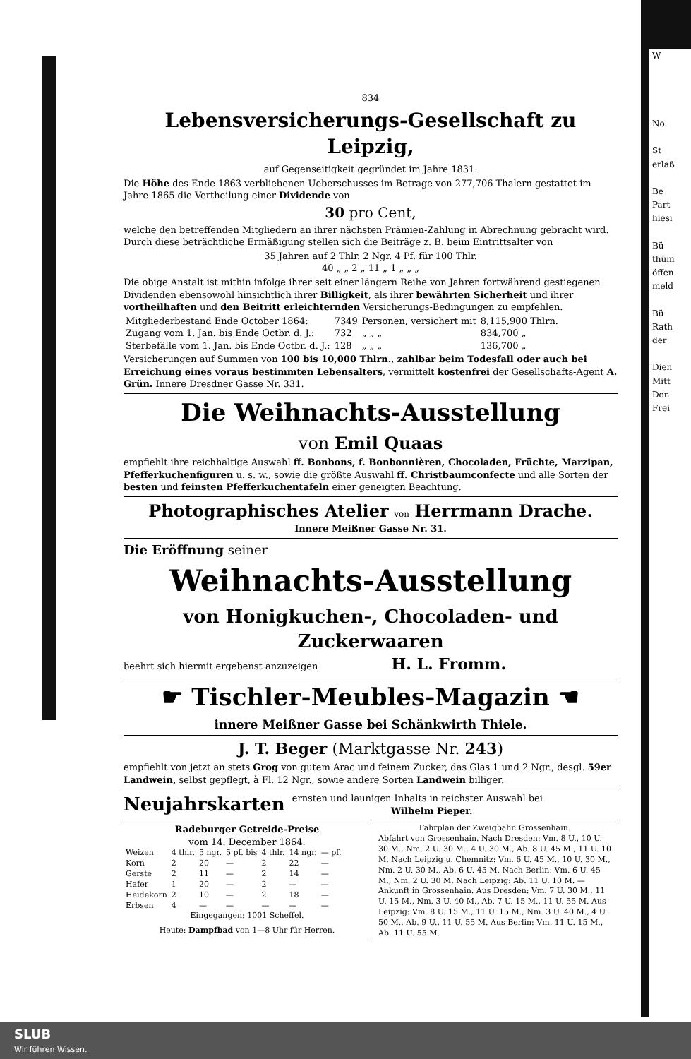W
No.
St
erlaß
Be
Part
hiesi
Bü
thüm
öffen
meld
Bü
Rath
der
Dien
Mitt
Don
Frei
834
Lebensversicherungs-Gesellschaft zu Leipzig,
auf Gegenseitigkeit gegründet im Jahre 1831.
Die Höhe des Ende 1863 verbliebenen Ueberschusses im Betrage von 277,706 Thalern gestattet im Jahre 1865 die Vertheilung einer Dividende von
30 pro Cent,
welche den betreffenden Mitgliedern an ihrer nächsten Prämien-Zahlung in Abrechnung gebracht wird. Durch diese beträchtliche Ermäßigung stellen sich die Beiträge z. B. beim Eintrittsalter von
35 Jahren auf 2 Thlr. 2 Ngr. 4 Pf. für 100 Thlr.
40 „ „ 2 „ 11 „ 1 „ „ „
Die obige Anstalt ist mithin infolge ihrer seit einer längern Reihe von Jahren fortwährend gestiegenen Dividenden ebensowohl hinsichtlich ihrer Billigkeit, als ihrer bewährten Sicherheit und ihrer vortheilhaften und den Beitritt erleichternden Versicherungs-Bedingungen zu empfehlen.
| Mitgliederbestand Ende October 1864: | 7349 | Personen, versichert mit | 8,115,900 Thlrn. |
| Zugang vom 1. Jan. bis Ende Octbr. d. J.: | 732 | „ „ „ | 834,700 „ |
| Sterbefälle vom 1. Jan. bis Ende Octbr. d. J.: | 128 | „ „ „ | 136,700 „ |
Versicherungen auf Summen von 100 bis 10,000 Thlrn., zahlbar beim Todesfall oder auch bei Erreichung eines voraus bestimmten Lebensalters, vermittelt kostenfrei der Gesellschafts-Agent A. Grün. Innere Dresdner Gasse Nr. 331.
Die Weihnachts-Ausstellung
von Emil Quaas
empfiehlt ihre reichhaltige Auswahl ff. Bonbons, f. Bonbonnièren, Chocoladen, Früchte, Marzipan, Pfefferkuchenfiguren u. s. w., sowie die größte Auswahl ff. Christbaumconfecte und alle Sorten der besten und feinsten Pfefferkuchentafeln einer geneigten Beachtung.
Photographisches Atelier von Herrmann Drache.
Innere Meißner Gasse Nr. 31.
Die Eröffnung seiner
Weihnachts-Ausstellung
von Honigkuchen-, Chocoladen- und Zuckerwaaren
beehrt sich hiermit ergebenst anzuzeigen H. L. Fromm.
☛ Tischler-Meubles-Magazin ☚
innere Meißner Gasse bei Schänkwirth Thiele.
J. T. Beger (Marktgasse Nr. 243)
empfiehlt von jetzt an stets Grog von gutem Arac und feinem Zucker, das Glas 1 und 2 Ngr., desgl. 59er Landwein, selbst gepflegt, à Fl. 12 Ngr., sowie andere Sorten Landwein billiger.
Neujahrskarten
ernsten und launigen Inhalts in reichster Auswahl bei
Wilhelm Pieper.
Radeburger Getreide-Preise
vom 14. December 1864.
| Weizen | 4 thlr. | 5 ngr. | 5 pf. bis | 4 thlr. | 14 ngr. | — pf. |
| Korn | 2 | 20 | — | 2 | 22 | — |
| Gerste | 2 | 11 | — | 2 | 14 | — |
| Hafer | 1 | 20 | — | 2 | — | — |
| Heidekorn | 2 | 10 | — | 2 | 18 | — |
| Erbsen | 4 | — | — | — | — | — |
Eingegangen: 1001 Scheffel.
Heute: Dampfbad von 1—8 Uhr für Herren.
Fahrplan der Zweigbahn Grossenhain.
Abfahrt von Grossenhain. Nach Dresden: Vm. 8 U., 10 U. 30 M., Nm. 2 U. 30 M., 4 U. 30 M., Ab. 8 U. 45 M., 11 U. 10 M. Nach Leipzig u. Chemnitz: Vm. 6 U. 45 M., 10 U. 30 M., Nm. 2 U. 30 M., Ab. 6 U. 45 M. Nach Berlin: Vm. 6 U. 45 M., Nm. 2 U. 30 M. Nach Leipzig: Ab. 11 U. 10 M. — Ankunft in Grossenhain. Aus Dresden: Vm. 7 U. 30 M., 11 U. 15 M., Nm. 3 U. 40 M., Ab. 7 U. 15 M., 11 U. 55 M. Aus Leipzig: Vm. 8 U. 15 M., 11 U. 15 M., Nm. 3 U. 40 M., 4 U. 50 M., Ab. 9 U., 11 U. 55 M. Aus Berlin: Vm. 11 U. 15 M., Ab. 11 U. 55 M.
SLUB
Wir führen Wissen.